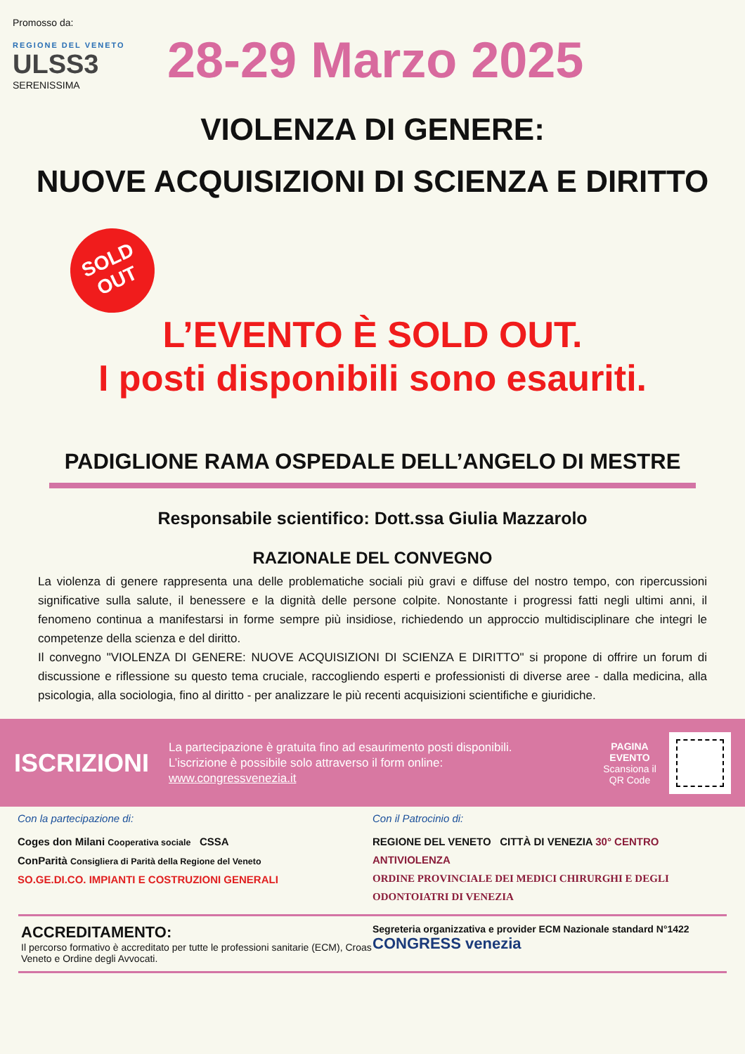Promosso da:
REGIONE DEL VENETO
ULSS3
SERENISSIMA
28-29 Marzo 2025
VIOLENZA DI GENERE:
NUOVE ACQUISIZIONI DI SCIENZA E DIRITTO
SOLD
OUT
L’EVENTO È SOLD OUT.
I posti disponibili sono esauriti.
PADIGLIONE RAMA OSPEDALE DELL’ANGELO DI MESTRE
Responsabile scientifico: Dott.ssa Giulia Mazzarolo
RAZIONALE DEL CONVEGNO
La violenza di genere rappresenta una delle problematiche sociali più gravi e diffuse del nostro tempo, con ripercussioni significative sulla salute, il benessere e la dignità delle persone colpite. Nonostante i progressi fatti negli ultimi anni, il fenomeno continua a manifestarsi in forme sempre più insidiose, richiedendo un approccio multidisciplinare che integri le competenze della scienza e del diritto.
Il convegno "VIOLENZA DI GENERE: NUOVE ACQUISIZIONI DI SCIENZA E DIRITTO" si propone di offrire un forum di discussione e riflessione su questo tema cruciale, raccogliendo esperti e professionisti di diverse aree - dalla medicina, alla psicologia, alla sociologia, fino al diritto - per analizzare le più recenti acquisizioni scientifiche e giuridiche.
ISCRIZIONI
La partecipazione è gratuita fino ad esaurimento posti disponibili.
L’iscrizione è possibile solo attraverso il form online:
www.congressvenezia.it
PAGINA EVENTO
Scansiona il QR Code
Con la partecipazione di:
Coges don Milani Cooperativa sociale CSSA
ConParità Consigliera di Parità della Regione del Veneto
SO.GE.DI.CO. IMPIANTI E COSTRUZIONI GENERALI
Con il Patrocinio di:
REGIONE DEL VENETO CITTÀ DI VENEZIA 30° CENTRO ANTIVIOLENZA
ORDINE PROVINCIALE DEI MEDICI CHIRURGHI E DEGLI ODONTOIATRI DI VENEZIA
ACCREDITAMENTO:
Il percorso formativo è accreditato per tutte le professioni sanitarie (ECM), Croas Veneto e Ordine degli Avvocati.
Segreteria organizzativa e provider ECM Nazionale standard N°1422
CONGRESS venezia